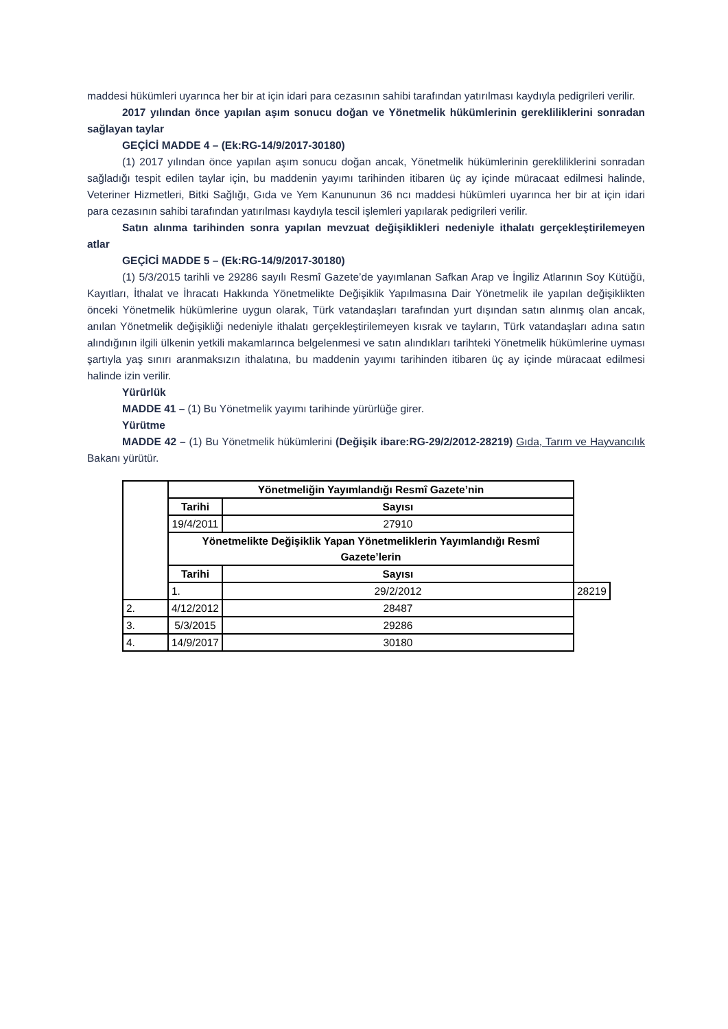maddesi hükümleri uyarınca her bir at için idari para cezasının sahibi tarafından yatırılması kaydıyla pedigrileri verilir.
2017 yılından önce yapılan aşım sonucu doğan ve Yönetmelik hükümlerinin gerekliliklerini sonradan sağlayan taylar
GEÇİCİ MADDE 4 – (Ek:RG-14/9/2017-30180)
(1) 2017 yılından önce yapılan aşım sonucu doğan ancak, Yönetmelik hükümlerinin gerekliliklerini sonradan sağladığı tespit edilen taylar için, bu maddenin yayımı tarihinden itibaren üç ay içinde müracaat edilmesi halinde, Veteriner Hizmetleri, Bitki Sağlığı, Gıda ve Yem Kanununun 36 ncı maddesi hükümleri uyarınca her bir at için idari para cezasının sahibi tarafından yatırılması kaydıyla tescil işlemleri yapılarak pedigrileri verilir.
Satın alınma tarihinden sonra yapılan mevzuat değişiklikleri nedeniyle ithalatı gerçekleştirilemeyen atlar
GEÇİCİ MADDE 5 – (Ek:RG-14/9/2017-30180)
(1) 5/3/2015 tarihli ve 29286 sayılı Resmî Gazete’de yayımlanan Safkan Arap ve İngiliz Atlarının Soy Kütüğü, Kayıtları, İthalat ve İhracatı Hakkında Yönetmelikte Değişiklik Yapılmasına Dair Yönetmelik ile yapılan değişiklikten önceki Yönetmelik hükümlerine uygun olarak, Türk vatandaşları tarafından yurt dışından satın alınmış olan ancak, anılan Yönetmelik değişikliği nedeniyle ithalatı gerçekleştirilemeyen kısrak ve tayların, Türk vatandaşları adına satın alındığının ilgili ülkenin yetkili makamlarınca belgelenmesi ve satın alındıkları tarihteki Yönetmelik hükümlerine uyması şartıyla yaş sınırı aranmaksızın ithalatına, bu maddenin yayımı tarihinden itibaren üç ay içinde müracaat edilmesi halinde izin verilir.
Yürürlük
MADDE 41 – (1) Bu Yönetmelik yayımı tarihinde yürürlüğe girer.
Yürütme
MADDE 42 – (1) Bu Yönetmelik hükümlerini (Değişik ibare:RG-29/2/2012-28219) Gıda, Tarım ve Hayvancılık Bakanı yürütür.
| | Yönetmeliğin Yayımlandığı Resmî Gazete’nin | | |
| | Tarihi | Sayısı | |
| | 19/4/2011 | 27910 | |
| | Yönetmelikte Değişiklik Yapan Yönetmeliklerin Yayımlandığı Resmî Gazete’lerin | | |
| | Tarihi | Sayısı | |
| | 1. | 29/2/2012 | 28219 |
| 2. | 4/12/2012 | 28487 | |
| 3. | 5/3/2015 | 29286 | |
| 4. | 14/9/2017 | 30180 | |